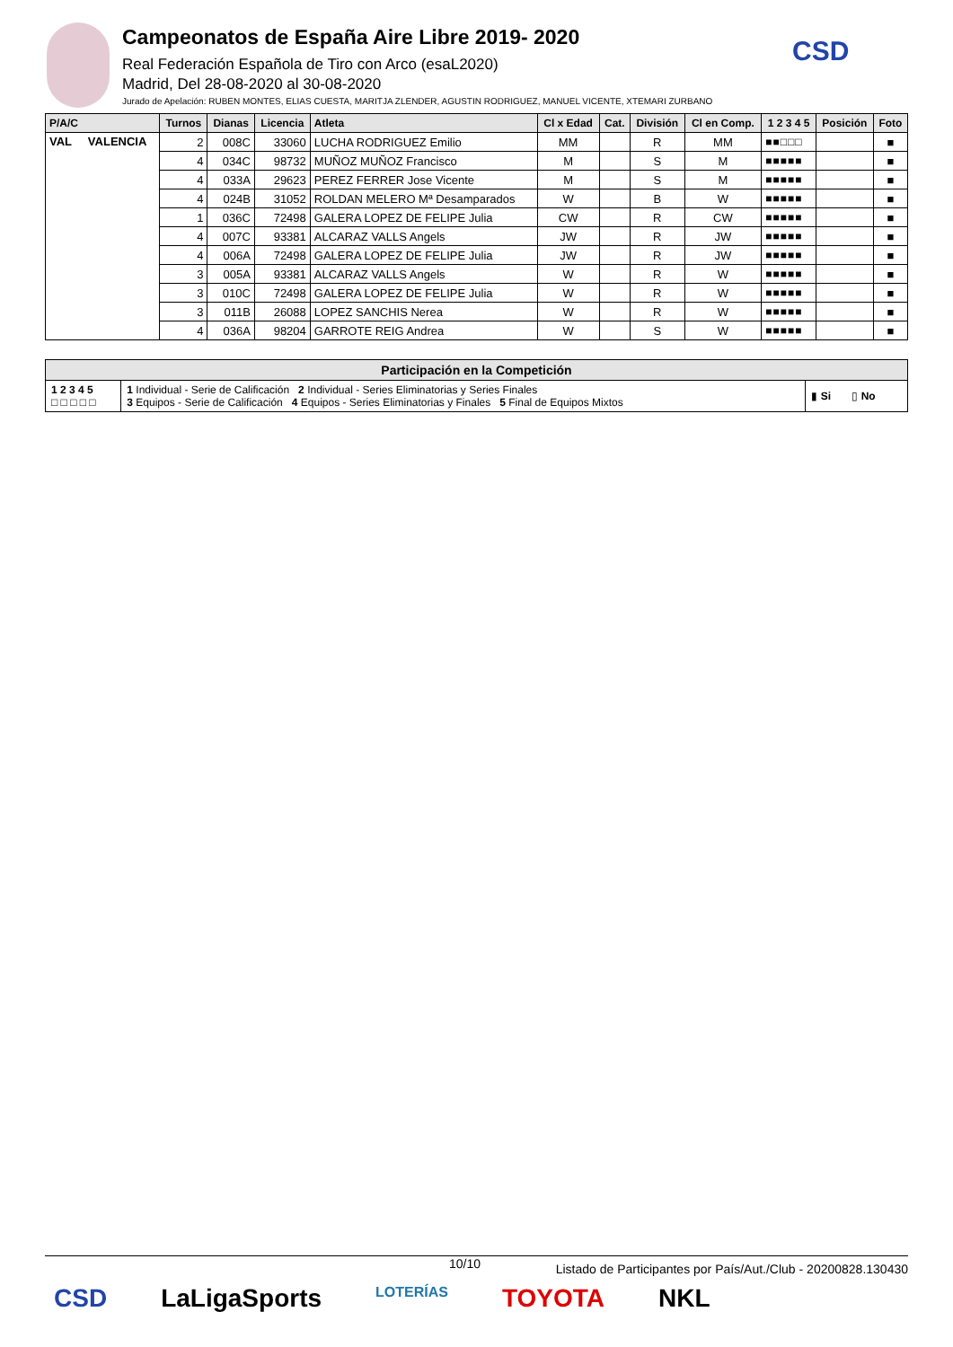Campeonatos de España Aire Libre 2019- 2020
Real Federación Española de Tiro con Arco (esaL2020)
Madrid, Del 28-08-2020 al 30-08-2020
Jurado de Apelación: RUBEN MONTES, ELIAS CUESTA, MARITJA ZLENDER, AGUSTIN RODRIGUEZ, MANUEL VICENTE, XTEMARI ZURBANO
CSD
| P/A/C | Turnos | Dianas | Licencia | Atleta | Cl x Edad | Cat. | División | Cl en Comp. | 1 2 3 4 5 | Posición | Foto |
| --- | --- | --- | --- | --- | --- | --- | --- | --- | --- | --- | --- |
| VAL VALENCIA | 2 | 008C | 33060 | LUCHA RODRIGUEZ Emilio | MM | | R | MM | ■■□□□ | | ■ |
| | 4 | 034C | 98732 | MUÑOZ MUÑOZ Francisco | M | | S | M | ■■■■■ | | ■ |
| | 4 | 033A | 29623 | PEREZ FERRER Jose Vicente | M | | S | M | ■■■■■ | | ■ |
| | 4 | 024B | 31052 | ROLDAN MELERO Mª Desamparados | W | | B | W | ■■■■■ | | ■ |
| | 1 | 036C | 72498 | GALERA LOPEZ DE FELIPE Julia | CW | | R | CW | ■■■■■ | | ■ |
| | 4 | 007C | 93381 | ALCARAZ VALLS Angels | JW | | R | JW | ■■■■■ | | ■ |
| | 4 | 006A | 72498 | GALERA LOPEZ DE FELIPE Julia | JW | | R | JW | ■■■■■ | | ■ |
| | 3 | 005A | 93381 | ALCARAZ VALLS Angels | W | | R | W | ■■■■■ | | ■ |
| | 3 | 010C | 72498 | GALERA LOPEZ DE FELIPE Julia | W | | R | W | ■■■■■ | | ■ |
| | 3 | 011B | 26088 | LOPEZ SANCHIS Nerea | W | | R | W | ■■■■■ | | ■ |
| | 4 | 036A | 98204 | GARROTE REIG Andrea | W | | S | W | ■■■■■ | | ■ |
| Participación en la Competición | | |
| 1 2 3 4 5 □ □ □ □ □ | 1 Individual - Serie de Calificación 2 Individual - Series Eliminatorias y Series Finales 3 Equipos - Serie de Calificación 4 Equipos - Series Eliminatorias y Finales 5 Final de Equipos Mixtos | ▮ Si ▯ No |
10/10 Listado de Participantes por País/Aut./Club - 20200828.130430
CSD LaLigaSports LOTERÍAS TOYOTA NKL